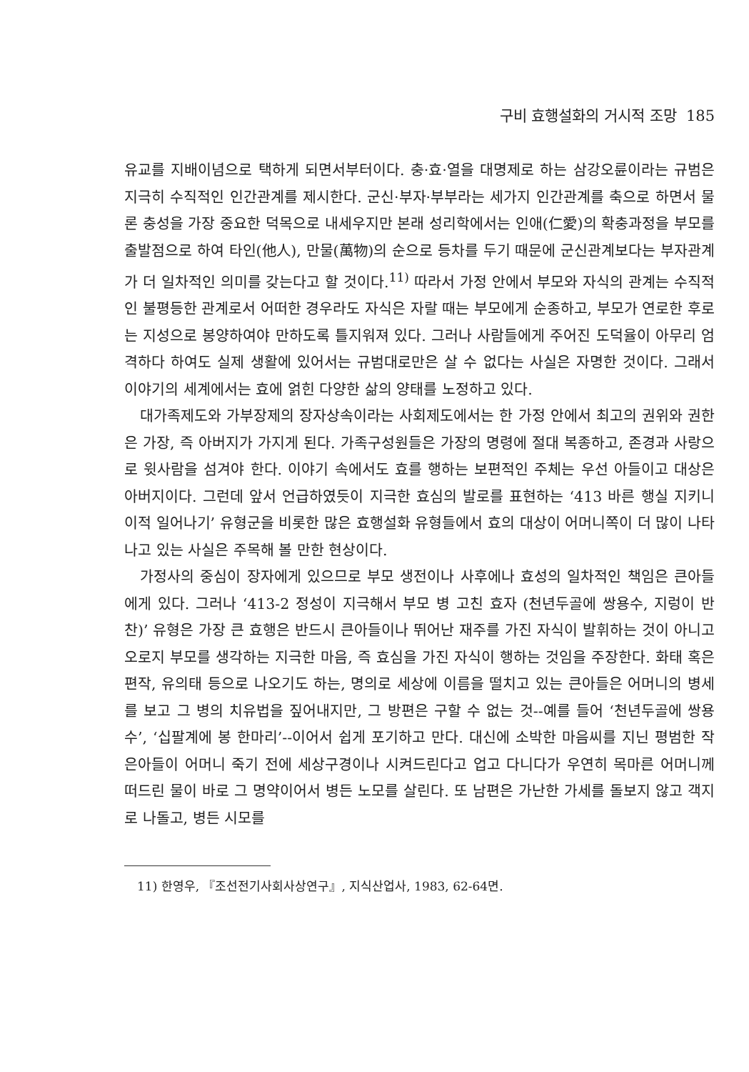구비 효행설화의 거시적 조망 185
유교를 지배이념으로 택하게 되면서부터이다. 충·효·열을 대명제로 하는 삼강오륜이라는 규범은 지극히 수직적인 인간관계를 제시한다. 군신·부자·부부라는 세가지 인간관계를 축으로 하면서 물론 충성을 가장 중요한 덕목으로 내세우지만 본래 성리학에서는 인애(仁愛)의 확충과정을 부모를 출발점으로 하여 타인(他人), 만물(萬物)의 순으로 등차를 두기 때문에 군신관계보다는 부자관계가 더 일차적인 의미를 갖는다고 할 것이다.<sup>11)</sup> 따라서 가정 안에서 부모와 자식의 관계는 수직적인 불평등한 관계로서 어떠한 경우라도 자식은 자랄 때는 부모에게 순종하고, 부모가 연로한 후로는 지성으로 봉양하여야 만하도록 틀지워져 있다. 그러나 사람들에게 주어진 도덕율이 아무리 엄격하다 하여도 실제 생활에 있어서는 규범대로만은 살 수 없다는 사실은 자명한 것이다. 그래서 이야기의 세계에서는 효에 얽힌 다양한 삶의 양태를 노정하고 있다.
대가족제도와 가부장제의 장자상속이라는 사회제도에서는 한 가정 안에서 최고의 권위와 권한은 가장, 즉 아버지가 가지게 된다. 가족구성원들은 가장의 명령에 절대 복종하고, 존경과 사랑으로 윗사람을 섬겨야 한다. 이야기 속에서도 효를 행하는 보편적인 주체는 우선 아들이고 대상은 아버지이다. 그런데 앞서 언급하였듯이 지극한 효심의 발로를 표현하는 ‘413 바른 행실 지키니 이적 일어나기’ 유형군을 비롯한 많은 효행설화 유형들에서 효의 대상이 어머니쪽이 더 많이 나타나고 있는 사실은 주목해 볼 만한 현상이다.
가정사의 중심이 장자에게 있으므로 부모 생전이나 사후에나 효성의 일차적인 책임은 큰아들에게 있다. 그러나 ‘413-2 정성이 지극해서 부모 병 고친 효자 (천년두골에 쌍용수, 지렁이 반찬)’ 유형은 가장 큰 효행은 반드시 큰아들이나 뛰어난 재주를 가진 자식이 발휘하는 것이 아니고 오로지 부모를 생각하는 지극한 마음, 즉 효심을 가진 자식이 행하는 것임을 주장한다. 화태 혹은 편작, 유의태 등으로 나오기도 하는, 명의로 세상에 이름을 떨치고 있는 큰아들은 어머니의 병세를 보고 그 병의 치유법을 짚어내지만, 그 방편은 구할 수 없는 것--예를 들어 ‘천년두골에 쌍용수’, ‘십팔계에 봉 한마리’--이어서 쉽게 포기하고 만다. 대신에 소박한 마음씨를 지닌 평범한 작은아들이 어머니 죽기 전에 세상구경이나 시켜드린다고 업고 다니다가 우연히 목마른 어머니께 떠드린 물이 바로 그 명약이어서 병든 노모를 살린다. 또 남편은 가난한 가세를 돌보지 않고 객지로 나돌고, 병든 시모를
11) 한영우, 『조선전기사회사상연구』, 지식산업사, 1983, 62-64면.